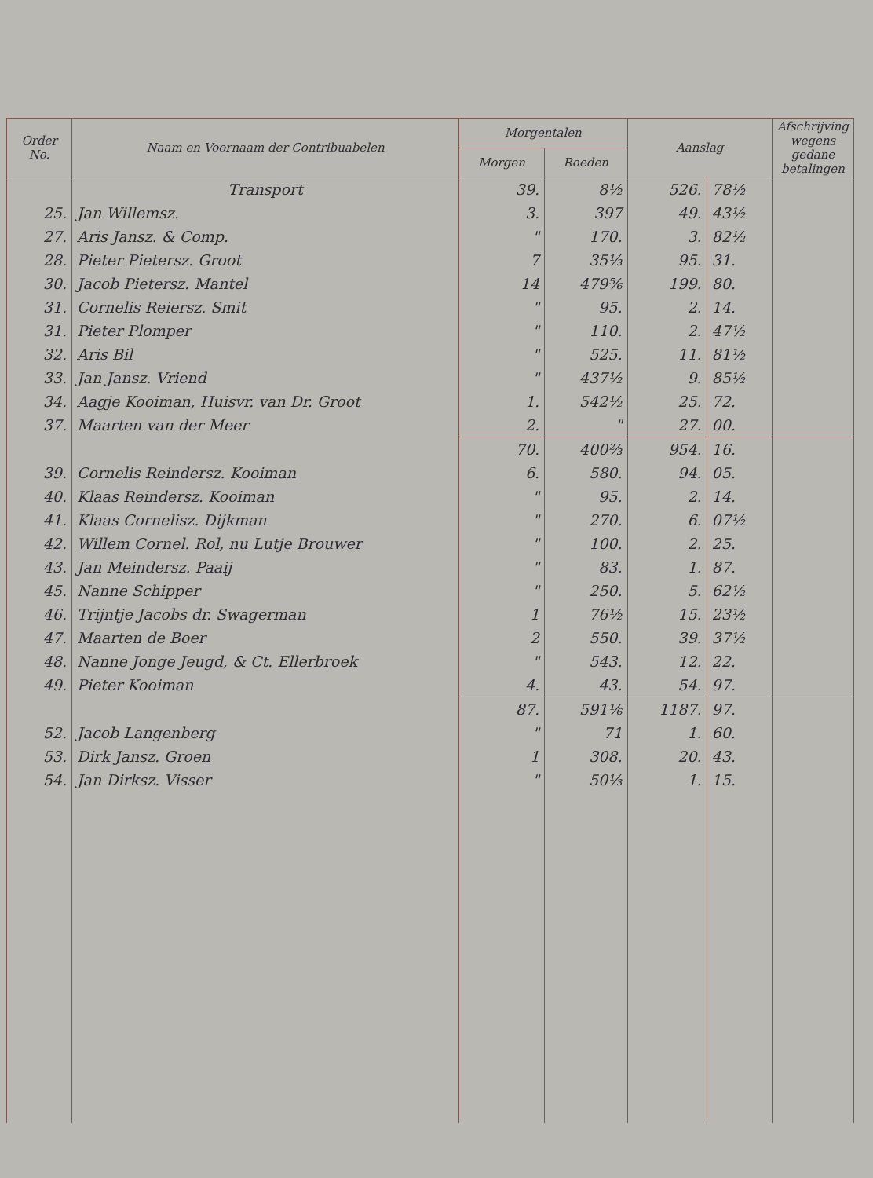| Order No. | Naam en Voornaam der Contribuabelen | Morgentalen | | Aanslag | | Afschrijving wegens gedane betalingen |
| --- | --- | --- | --- | --- | --- | --- |
| | | Morgen | Roeden | | | |
| | Transport | 39. | 8½ | 526. | 78½ | |
| 25. | Jan Willemsz. | 3. | 397 | 49. | 43½ | |
| 27. | Aris Jansz. & Comp. | " | 170. | 3. | 82½ | |
| 28. | Pieter Pietersz. Groot | 7 | 35⅓ | 95. | 31. | |
| 30. | Jacob Pietersz. Mantel | 14 | 479⅚ | 199. | 80. | |
| 31. | Cornelis Reiersz. Smit | " | 95. | 2. | 14. | |
| 31. | Pieter Plomper | " | 110. | 2. | 47½ | |
| 32. | Aris Bil | " | 525. | 11. | 81½ | |
| 33. | Jan Jansz. Vriend | " | 437½ | 9. | 85½ | |
| 34. | Aagje Kooiman, Huisvr. van Dr. Groot | 1. | 542½ | 25. | 72. | |
| 37. | Maarten van der Meer | 2. | " | 27. | 00. | |
| | | 70. | 400⅔ | 954. | 16. | |
| 39. | Cornelis Reindersz. Kooiman | 6. | 580. | 94. | 05. | |
| 40. | Klaas Reindersz. Kooiman | " | 95. | 2. | 14. | |
| 41. | Klaas Cornelisz. Dijkman | " | 270. | 6. | 07½ | |
| 42. | Willem Cornel. Rol, nu Lutje Brouwer | " | 100. | 2. | 25. | |
| 43. | Jan Meindersz. Paaij | " | 83. | 1. | 87. | |
| 45. | Nanne Schipper | " | 250. | 5. | 62½ | |
| 46. | Trijntje Jacobs dr. Swagerman | 1 | 76½ | 15. | 23½ | |
| 47. | Maarten de Boer | 2 | 550. | 39. | 37½ | |
| 48. | Nanne Jonge Jeugd, & Ct. Ellerbroek | " | 543. | 12. | 22. | |
| 49. | Pieter Kooiman | 4. | 43. | 54. | 97. | |
| | | 87. | 591⅙ | 1187. | 97. | |
| 52. | Jacob Langenberg | " | 71 | 1. | 60. | |
| 53. | Dirk Jansz. Groen | 1 | 308. | 20. | 43. | |
| 54. | Jan Dirksz. Visser | " | 50⅓ | 1. | 15. | |